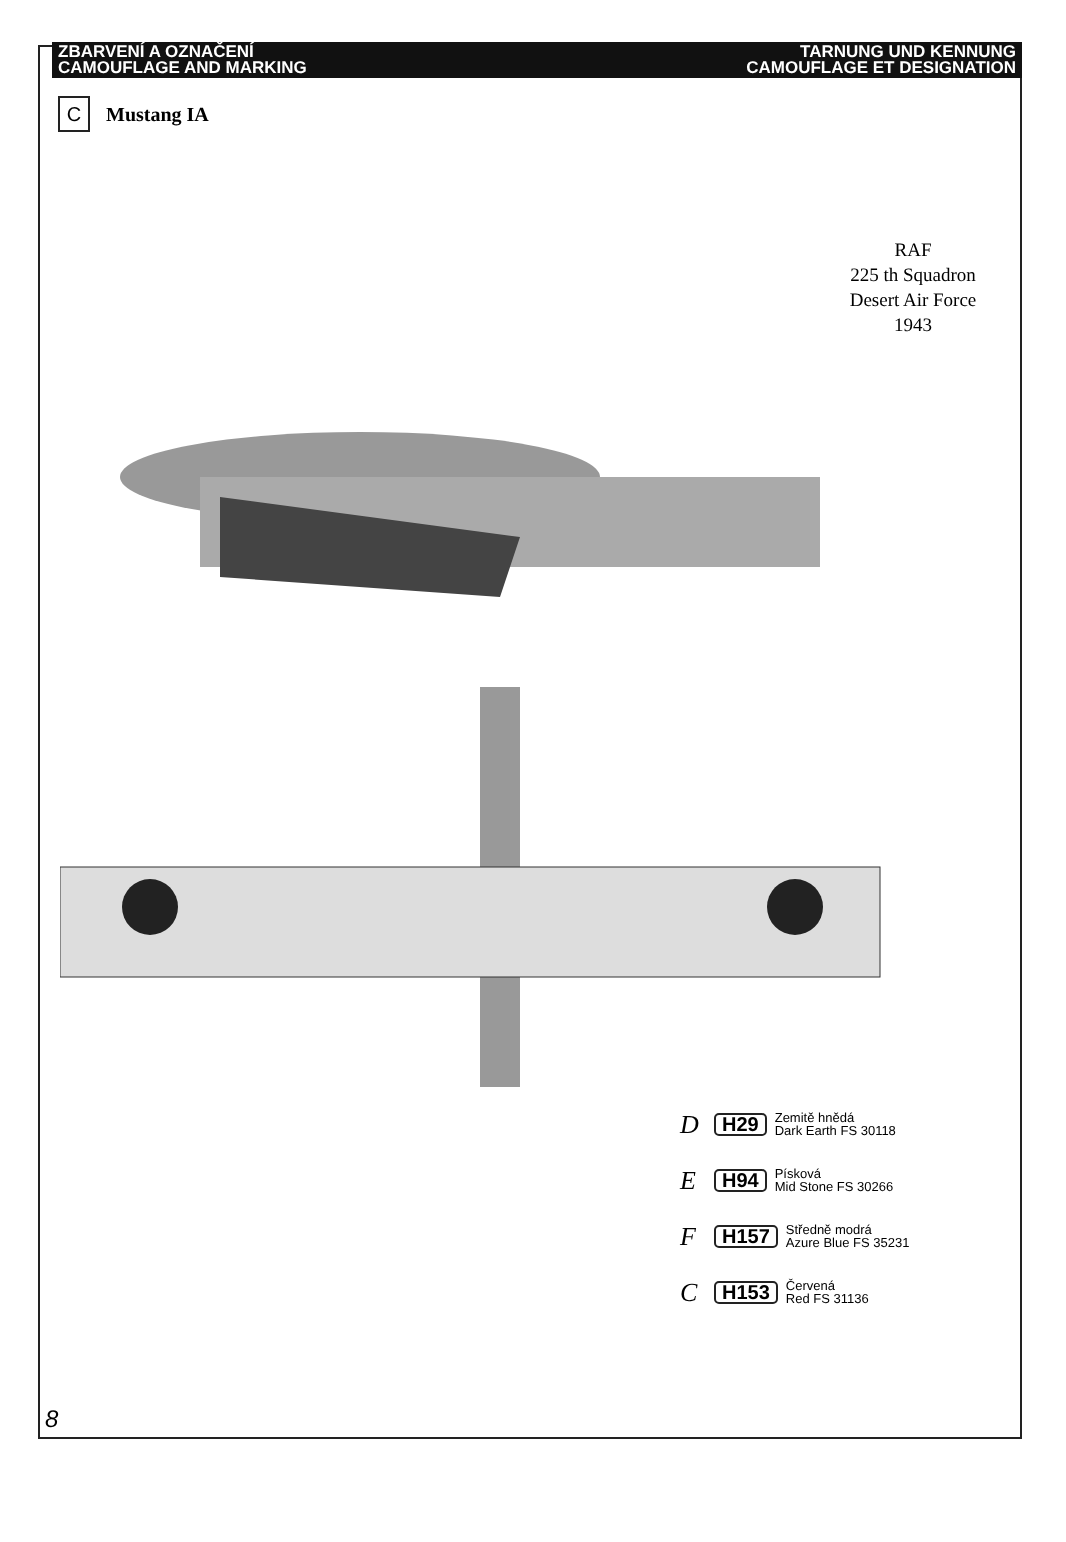ZBARVENÍ A OZNAČENÍ
CAMOUFLAGE AND MARKING
TARNUNG UND KENNUNG
CAMOUFLAGE ET DESIGNATION
C
Mustang IA
RAF
225 th Squadron
Desert Air Force
1943
D H29 Zemitě hnědá
Dark Earth FS 30118
E H94 Písková
Mid Stone FS 30266
F H157 Středně modrá
Azure Blue FS 35231
C H153 Červená
Red FS 31136
8